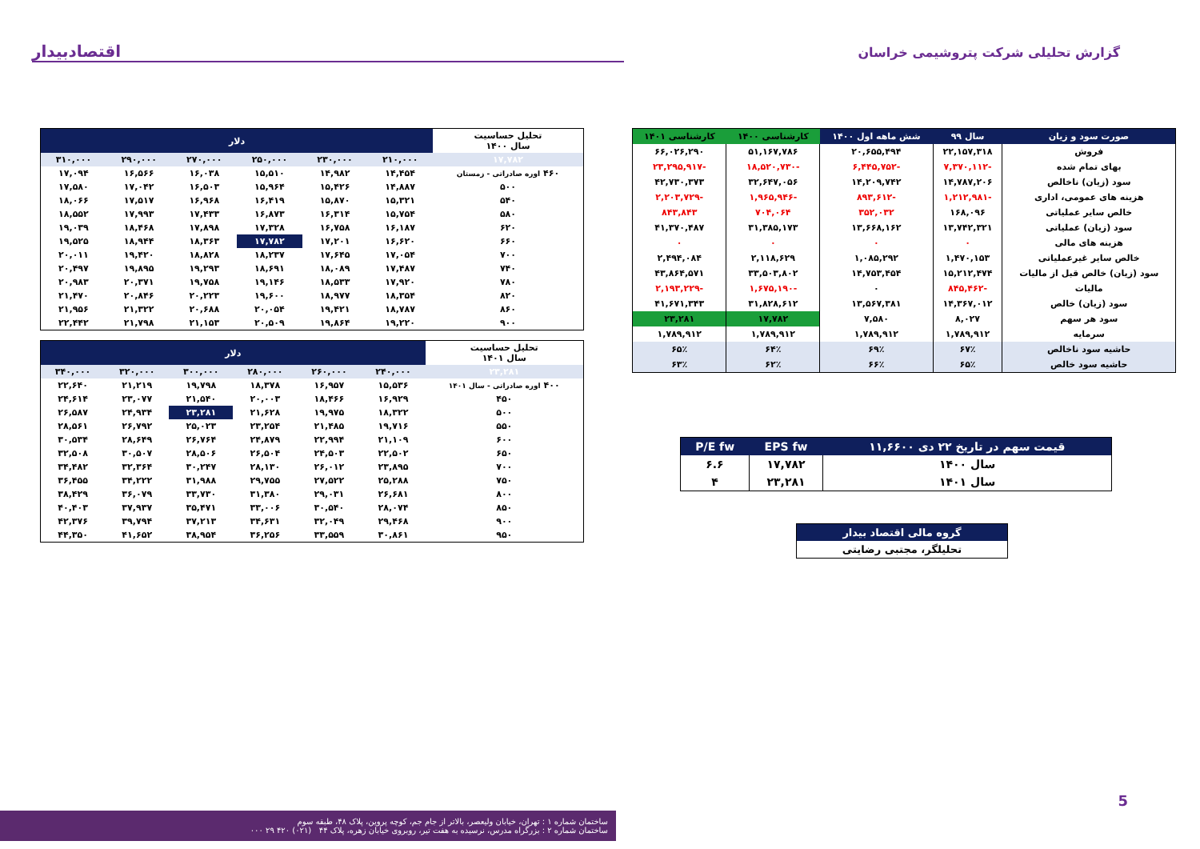گزارش تحلیلی شرکت پتروشیمی خراسان
اقتصادبیدار
| صورت سود و زیان | سال ۹۹ | شش ماهه اول ۱۴۰۰ | کارشناسی ۱۴۰۰ | کارشناسی ۱۴۰۱ |
| --- | --- | --- | --- | --- |
| فروش | ۲۲,۱۵۷,۳۱۸ | ۲۰,۶۵۵,۴۹۴ | ۵۱,۱۶۷,۷۸۶ | ۶۶,۰۲۶,۲۹۰ |
| بهای تمام شده | -۷,۳۷۰,۱۱۲ | -۶,۴۴۵,۷۵۲ | -۱۸,۵۲۰,۷۳۰ | -۲۳,۲۹۵,۹۱۷ |
| سود (زیان) ناخالص | ۱۴,۷۸۷,۲۰۶ | ۱۴,۲۰۹,۷۴۲ | ۳۲,۶۴۷,۰۵۶ | ۴۲,۷۳۰,۳۷۳ |
| هزینه های عمومی، اداری | -۱,۲۱۲,۹۸۱ | -۸۹۳,۶۱۲ | -۱,۹۶۵,۹۴۶ | -۲,۲۰۳,۷۲۹ |
| خالص سایر عملیاتی | ۱۶۸,۰۹۶ | ۳۵۲,۰۳۲ | ۷۰۴,۰۶۴ | ۸۴۳,۸۴۳ |
| سود (زیان) عملیاتی | ۱۳,۷۴۲,۳۲۱ | ۱۳,۶۶۸,۱۶۲ | ۳۱,۳۸۵,۱۷۳ | ۴۱,۳۷۰,۴۸۷ |
| هزینه های مالی | ۰ | ۰ | ۰ | ۰ |
| خالص سایر غیرعملیاتی | ۱,۴۷۰,۱۵۳ | ۱,۰۸۵,۲۹۲ | ۲,۱۱۸,۶۲۹ | ۲,۴۹۴,۰۸۴ |
| سود (زیان) خالص قبل از مالیات | ۱۵,۲۱۲,۴۷۴ | ۱۴,۷۵۳,۴۵۴ | ۳۳,۵۰۳,۸۰۲ | ۴۳,۸۶۴,۵۷۱ |
| مالیات | -۸۴۵,۴۶۲ | ۰ | -۱,۶۷۵,۱۹۰ | -۲,۱۹۳,۲۲۹ |
| سود (زیان) خالص | ۱۴,۳۶۷,۰۱۲ | ۱۳,۵۶۷,۳۸۱ | ۳۱,۸۲۸,۶۱۲ | ۴۱,۶۷۱,۳۴۳ |
| سود هر سهم | ۸,۰۲۷ | ۷,۵۸۰ | ۱۷,۷۸۲ | ۲۳,۲۸۱ |
| سرمایه | ۱,۷۸۹,۹۱۲ | ۱,۷۸۹,۹۱۲ | ۱,۷۸۹,۹۱۲ | ۱,۷۸۹,۹۱۲ |
| حاشیه سود ناخالص | ۶۷٪ | ۶۹٪ | ۶۴٪ | ۶۵٪ |
| حاشیه سود خالص | ۶۵٪ | ۶۶٪ | ۶۲٪ | ۶۳٪ |
| قیمت سهم در تاریخ ۲۲ دی ۱۱,۶۶۰۰ | EPS fw | P/E fw |
| --- | --- | --- |
| سال ۱۴۰۰ | ۱۷,۷۸۲ | ۶.۶ |
| سال ۱۴۰۱ | ۲۳,۲۸۱ | ۴ |
| گروه مالی اقتصاد بیدار |
| --- |
| تحلیلگر، مجتبی رضایتی |
| تحلیل حساسیت سال ۱۴۰۰ | دلار | | | | | |
| ۱۷,۷۸۲ | ۲۱۰,۰۰۰ | ۲۳۰,۰۰۰ | ۲۵۰,۰۰۰ | ۲۷۰,۰۰۰ | ۲۹۰,۰۰۰ | ۳۱۰,۰۰۰ |
| ۴۶۰ اوره صادراتی - زمستان | ۱۴,۴۵۴ | ۱۴,۹۸۲ | ۱۵,۵۱۰ | ۱۶,۰۳۸ | ۱۶,۵۶۶ | ۱۷,۰۹۴ |
| ۵۰۰ | ۱۴,۸۸۷ | ۱۵,۴۲۶ | ۱۵,۹۶۴ | ۱۶,۵۰۳ | ۱۷,۰۴۲ | ۱۷,۵۸۰ |
| ۵۴۰ | ۱۵,۳۲۱ | ۱۵,۸۷۰ | ۱۶,۴۱۹ | ۱۶,۹۶۸ | ۱۷,۵۱۷ | ۱۸,۰۶۶ |
| ۵۸۰ | ۱۵,۷۵۴ | ۱۶,۳۱۴ | ۱۶,۸۷۳ | ۱۷,۴۳۳ | ۱۷,۹۹۳ | ۱۸,۵۵۲ |
| ۶۲۰ | ۱۶,۱۸۷ | ۱۶,۷۵۸ | ۱۷,۳۲۸ | ۱۷,۸۹۸ | ۱۸,۴۶۸ | ۱۹,۰۳۹ |
| ۶۶۰ | ۱۶,۶۲۰ | ۱۷,۲۰۱ | ۱۷,۷۸۲ | ۱۸,۳۶۳ | ۱۸,۹۴۴ | ۱۹,۵۲۵ |
| ۷۰۰ | ۱۷,۰۵۴ | ۱۷,۶۴۵ | ۱۸,۲۳۷ | ۱۸,۸۲۸ | ۱۹,۴۲۰ | ۲۰,۰۱۱ |
| ۷۴۰ | ۱۷,۴۸۷ | ۱۸,۰۸۹ | ۱۸,۶۹۱ | ۱۹,۲۹۳ | ۱۹,۸۹۵ | ۲۰,۴۹۷ |
| ۷۸۰ | ۱۷,۹۲۰ | ۱۸,۵۳۳ | ۱۹,۱۴۶ | ۱۹,۷۵۸ | ۲۰,۳۷۱ | ۲۰,۹۸۳ |
| ۸۲۰ | ۱۸,۳۵۴ | ۱۸,۹۷۷ | ۱۹,۶۰۰ | ۲۰,۲۲۳ | ۲۰,۸۴۶ | ۲۱,۴۷۰ |
| ۸۶۰ | ۱۸,۷۸۷ | ۱۹,۴۲۱ | ۲۰,۰۵۴ | ۲۰,۶۸۸ | ۲۱,۳۲۲ | ۲۱,۹۵۶ |
| ۹۰۰ | ۱۹,۲۲۰ | ۱۹,۸۶۴ | ۲۰,۵۰۹ | ۲۱,۱۵۳ | ۲۱,۷۹۸ | ۲۲,۴۴۲ |
| تحلیل حساسیت سال ۱۴۰۱ | دلار | | | | | |
| ۲۳,۲۸۱ | ۲۴۰,۰۰۰ | ۲۶۰,۰۰۰ | ۲۸۰,۰۰۰ | ۳۰۰,۰۰۰ | ۳۲۰,۰۰۰ | ۳۴۰,۰۰۰ |
| ۴۰۰ اوره صادراتی - سال ۱۴۰۱ | ۱۵,۵۳۶ | ۱۶,۹۵۷ | ۱۸,۳۷۸ | ۱۹,۷۹۸ | ۲۱,۲۱۹ | ۲۲,۶۴۰ |
| ۴۵۰ | ۱۶,۹۲۹ | ۱۸,۴۶۶ | ۲۰,۰۰۳ | ۲۱,۵۴۰ | ۲۳,۰۷۷ | ۲۴,۶۱۴ |
| ۵۰۰ | ۱۸,۳۲۲ | ۱۹,۹۷۵ | ۲۱,۶۲۸ | ۲۳,۲۸۱ | ۲۴,۹۳۴ | ۲۶,۵۸۷ |
| ۵۵۰ | ۱۹,۷۱۶ | ۲۱,۴۸۵ | ۲۳,۲۵۴ | ۲۵,۰۲۳ | ۲۶,۷۹۲ | ۲۸,۵۶۱ |
| ۶۰۰ | ۲۱,۱۰۹ | ۲۲,۹۹۴ | ۲۴,۸۷۹ | ۲۶,۷۶۴ | ۲۸,۶۴۹ | ۳۰,۵۳۴ |
| ۶۵۰ | ۲۲,۵۰۲ | ۲۴,۵۰۳ | ۲۶,۵۰۴ | ۲۸,۵۰۶ | ۳۰,۵۰۷ | ۳۲,۵۰۸ |
| ۷۰۰ | ۲۳,۸۹۵ | ۲۶,۰۱۲ | ۲۸,۱۳۰ | ۳۰,۲۴۷ | ۳۲,۳۶۴ | ۳۴,۴۸۲ |
| ۷۵۰ | ۲۵,۲۸۸ | ۲۷,۵۲۲ | ۲۹,۷۵۵ | ۳۱,۹۸۸ | ۳۴,۲۲۲ | ۳۶,۴۵۵ |
| ۸۰۰ | ۲۶,۶۸۱ | ۲۹,۰۳۱ | ۳۱,۳۸۰ | ۳۳,۷۳۰ | ۳۶,۰۷۹ | ۳۸,۴۲۹ |
| ۸۵۰ | ۲۸,۰۷۴ | ۳۰,۵۴۰ | ۳۳,۰۰۶ | ۳۵,۴۷۱ | ۳۷,۹۳۷ | ۴۰,۴۰۳ |
| ۹۰۰ | ۲۹,۴۶۸ | ۳۲,۰۴۹ | ۳۴,۶۳۱ | ۳۷,۲۱۳ | ۳۹,۷۹۴ | ۴۲,۳۷۶ |
| ۹۵۰ | ۳۰,۸۶۱ | ۳۳,۵۵۹ | ۳۶,۲۵۶ | ۳۸,۹۵۴ | ۴۱,۶۵۲ | ۴۴,۳۵۰ |
5
ساختمان شماره ۱ : تهران، خیابان ولیعصر، بالاتر از جام جم، کوچه پروین، پلاک ۴۸، طبقه سوم
ساختمان شماره ۲ : بزرگراه مدرس، نرسیده به هفت تیر، روبروی خیابان زهره، پلاک ۴۴ (۰۲۱) ۴۲۰ ۲۹ ۰۰۰